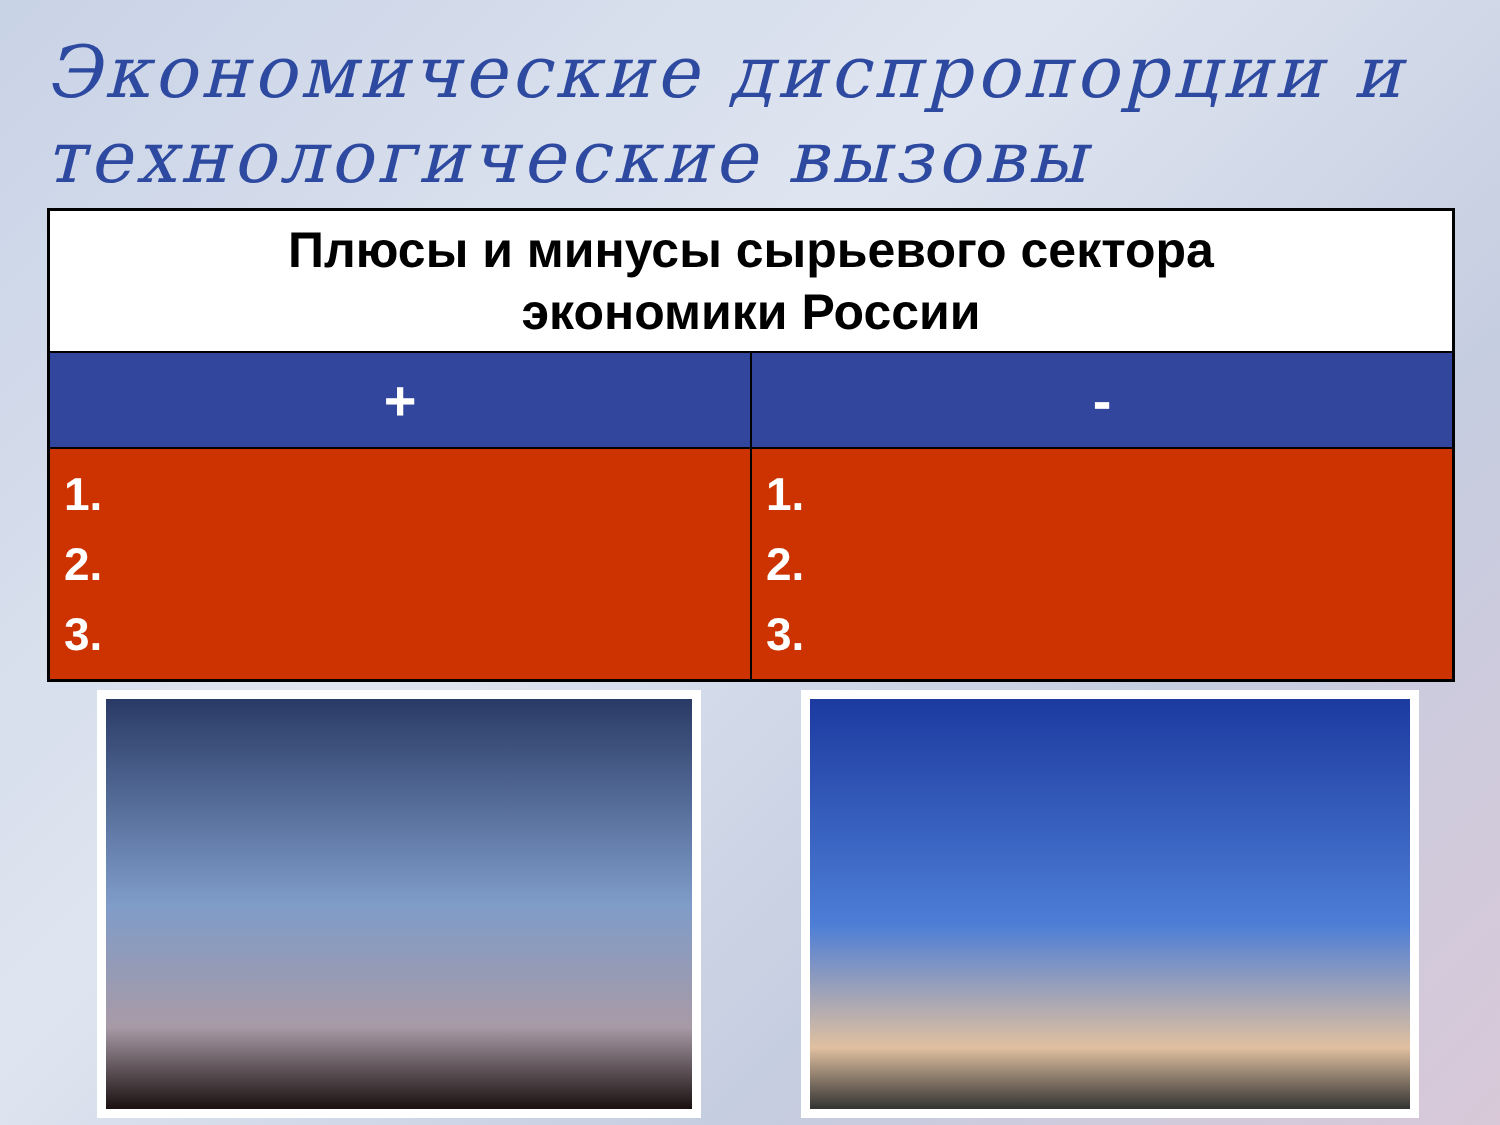Экономические диспропорции и технологические вызовы
| Плюсы и минусы сырьевого сектора экономики России | |
| --- | --- |
| + | - |
| 1. 2. 3. | 1. 2. 3. |